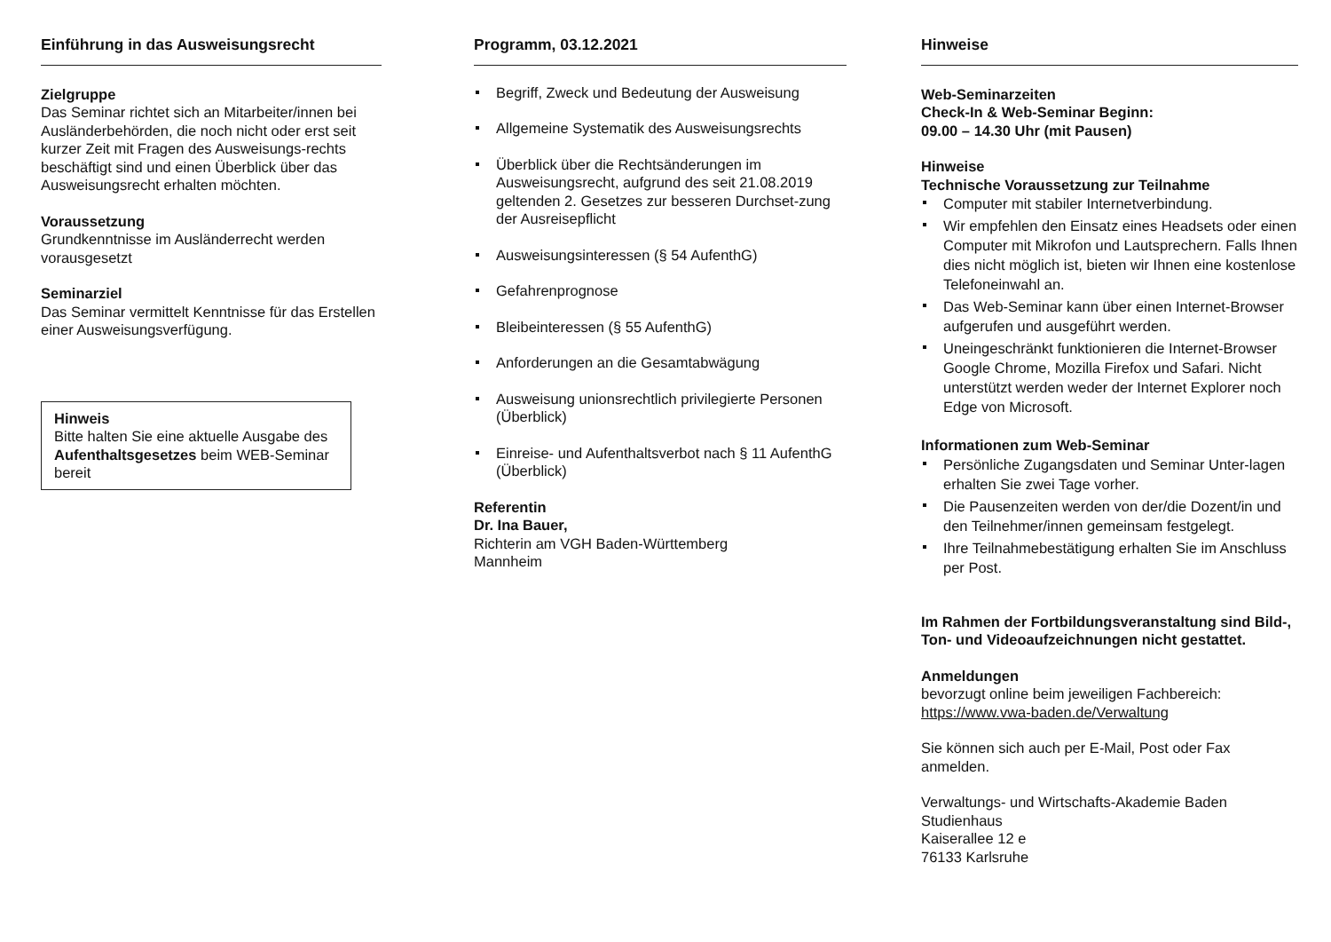Einführung in das Ausweisungsrecht
Zielgruppe
Das Seminar richtet sich an Mitarbeiter/innen bei Ausländerbehörden, die noch nicht oder erst seit kurzer Zeit mit Fragen des Ausweisungs-rechts beschäftigt sind und einen Überblick über das Ausweisungsrecht erhalten möchten.
Voraussetzung
Grundkenntnisse im Ausländerrecht werden vorausgesetzt
Seminarziel
Das Seminar vermittelt Kenntnisse für das Erstellen einer Ausweisungsverfügung.
Hinweis
Bitte halten Sie eine aktuelle Ausgabe des Aufenthaltsgesetzes beim WEB-Seminar bereit
Programm, 03.12.2021
Begriff, Zweck und Bedeutung der Ausweisung
Allgemeine Systematik des Ausweisungsrechts
Überblick über die Rechtsänderungen im Ausweisungsrecht, aufgrund des seit 21.08.2019 geltenden 2. Gesetzes zur besseren Durchset-zung der Ausreisepflicht
Ausweisungsinteressen (§ 54 AufenthG)
Gefahrenprognose
Bleibeinteressen (§ 55 AufenthG)
Anforderungen an die Gesamtabwägung
Ausweisung unionsrechtlich privilegierte Personen (Überblick)
Einreise- und Aufenthaltsverbot nach § 11 AufenthG (Überblick)
Referentin
Dr. Ina Bauer,
Richterin am VGH Baden-Württemberg
Mannheim
Hinweise
Web-Seminarzeiten
Check-In & Web-Seminar Beginn:
09.00 – 14.30 Uhr (mit Pausen)
Hinweise
Technische Voraussetzung zur Teilnahme
Computer mit stabiler Internetverbindung.
Wir empfehlen den Einsatz eines Headsets oder einen Computer mit Mikrofon und Lautsprechern. Falls Ihnen dies nicht möglich ist, bieten wir Ihnen eine kostenlose Telefoneinwahl an.
Das Web-Seminar kann über einen Internet-Browser aufgerufen und ausgeführt werden.
Uneingeschränkt funktionieren die Internet-Browser Google Chrome, Mozilla Firefox und Safari. Nicht unterstützt werden weder der Internet Explorer noch Edge von Microsoft.
Informationen zum Web-Seminar
Persönliche Zugangsdaten und Seminar Unter-lagen erhalten Sie zwei Tage vorher.
Die Pausenzeiten werden von der/die Dozent/in und den Teilnehmer/innen gemeinsam festgelegt.
Ihre Teilnahmebestätigung erhalten Sie im Anschluss per Post.
Im Rahmen der Fortbildungsveranstaltung sind Bild-, Ton- und Videoaufzeichnungen nicht gestattet.
Anmeldungen
bevorzugt online beim jeweiligen Fachbereich:
https://www.vwa-baden.de/Verwaltung
Sie können sich auch per E-Mail, Post oder Fax anmelden.
Verwaltungs- und Wirtschafts-Akademie Baden
Studienhaus
Kaiserallee 12 e
76133 Karlsruhe